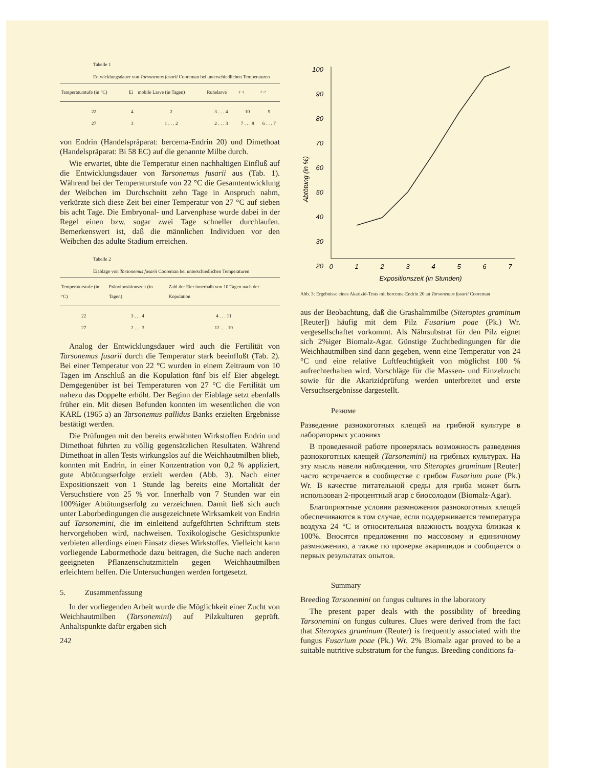Tabelle 1
Entwicklungsdauer von Tarsonemus fusarii Cooreman bei unterschiedlichen Temperaturen
| Temperaturstufe (in °C) | Ei | mobile Larve (in Tagen) | Ruhelarve | ♀♀ | ♂♂ |
| --- | --- | --- | --- | --- | --- |
| 22 | 4 | 2 | 3 . . . 4 | 10 | 9 |
| 27 | 3 | 1 . . . 2 | 2 . . . 3 | 7 . . . 8 | 6 . . . 7 |
von Endrin (Handelspräparat: bercema-Endrin 20) und Dimethoat (Handelspräparat: Bi 58 EC) auf die genannte Milbe durch.
Wie erwartet, übte die Temperatur einen nachhaltigen Einfluß auf die Entwicklungsdauer von Tarsonemus fusarii aus (Tab. 1). Während bei der Temperaturstufe von 22 °C die Gesamtentwicklung der Weibchen im Durchschnitt zehn Tage in Anspruch nahm, verkürzte sich diese Zeit bei einer Temperatur von 27 °C auf sieben bis acht Tage. Die Embryonal- und Larvenphase wurde dabei in der Regel einen bzw. sogar zwei Tage schneller durchlaufen. Bemerkenswert ist, daß die männlichen Individuen vor den Weibchen das adulte Stadium erreichen.
Tabelle 2
Eiablage von Tarsonemus fusarii Cooreman bei unterschiedlichen Temperaturen
| Temperaturstufe (in °C) | Präovipositionszeit (in Tagen) | Zahl der Eier innerhalb von 10 Tagen nach der Kopulation |
| --- | --- | --- |
| 22 | 3 . . . 4 | 4 . . . 11 |
| 27 | 2 . . . 3 | 12 . . . 19 |
Analog der Entwicklungsdauer wird auch die Fertilität von Tarsonemus fusarii durch die Temperatur stark beeinflußt (Tab. 2). Bei einer Temperatur von 22 °C wurden in einem Zeitraum von 10 Tagen im Anschluß an die Kopulation fünf bis elf Eier abgelegt. Demgegenüber ist bei Temperaturen von 27 °C die Fertilität um nahezu das Doppelte erhöht. Der Beginn der Eiablage setzt ebenfalls früher ein. Mit diesen Befunden konnten im wesentlichen die von KARL (1965 a) an Tarsonemus pallidus Banks erzielten Ergebnisse bestätigt werden.
Die Prüfungen mit den bereits erwähnten Wirkstoffen Endrin und Dimethoat führten zu völlig gegensätzlichen Resultaten. Während Dimethoat in allen Tests wirkungslos auf die Weichhautmilben blieb, konnten mit Endrin, in einer Konzentration von 0,2 % appliziert, gute Abtötungserfolge erzielt werden (Abb. 3). Nach einer Expositionszeit von 1 Stunde lag bereits eine Mortalität der Versuchstiere von 25 % vor. Innerhalb von 7 Stunden war ein 100%iger Abtötungserfolg zu verzeichnen. Damit ließ sich auch unter Laborbedingungen die ausgezeichnete Wirksamkeit von Endrin auf Tarsonemini, die im einleitend aufgeführten Schrifttum stets hervorgehoben wird, nachweisen. Toxikologische Gesichtspunkte verbieten allerdings einen Einsatz dieses Wirkstoffes. Vielleicht kann vorliegende Labormethode dazu beitragen, die Suche nach anderen geeigneten Pflanzenschutzmitteln gegen Weichhautmilben erleichtern helfen. Die Untersuchungen werden fortgesetzt.
5. Zusammenfassung
In der vorliegenden Arbeit wurde die Möglichkeit einer Zucht von Weichhautmilben (Tarsonemini) auf Pilzkulturen geprüft. Anhaltspunkte dafür ergaben sich
242
100
90
80
70
60
50
40
30
20
0
1
2
3
4
5
6
7
Expositionszeit (in Stunden)
Abtötung (in %)
Abb. 3: Ergebnisse eines Akarizid-Tests mit bercema-Endrin 20 an Tarsonemus fusarii Cooreman
aus der Beobachtung, daß die Grashalmmilbe (Siteroptes graminum [Reuter]) häufig mit dem Pilz Fusarium poae (Pk.) Wr. vergesellschaftet vorkommt. Als Nährsubstrat für den Pilz eignet sich 2%iger Biomalz-Agar. Günstige Zuchtbedingungen für die Weichhautmilben sind dann gegeben, wenn eine Temperatur von 24 °C und eine relative Luftfeuchtigkeit von möglichst 100 % aufrechterhalten wird. Vorschläge für die Massen- und Einzelzucht sowie für die Akarizidprüfung werden unterbreitet und erste Versuchsergebnisse dargestellt.
Резюме
Разведение разнокоготных клещей на грибной культуре в лабораторных условиях
В проведенной работе проверялась возможность разведения разнокоготных клещей (Tarsonemini) на грибных культурах. На эту мысль навели наблюдения, что Siteroptes graminum [Reuter] часто встречается в сообществе с грибом Fusarium poae (Pk.) Wr. В качестве питательной среды для гриба может быть использован 2-процентный агар с биосолодом (Biomalz-Agar).
Благоприятные условия размножения разнокоготных клещей обеспечиваются в том случае, если поддерживается температура воздуха 24 °C и относительная влажность воздуха близкая к 100%. Вносятся предложения по массовому и единичному размножению, а также по проверке акарицидов и сообщается о первых результатах опытов.
Summary
Breeding Tarsonemini on fungus cultures in the laboratory
The present paper deals with the possibility of breeding Tarsonemini on fungus cultures. Clues were derived from the fact that Siteroptes graminum (Reuter) is frequently associated with the fungus Fusarium poae (Pk.) Wr. 2% Biomalz agar proved to be a suitable nutritive substratum for the fungus. Breeding conditions fa-